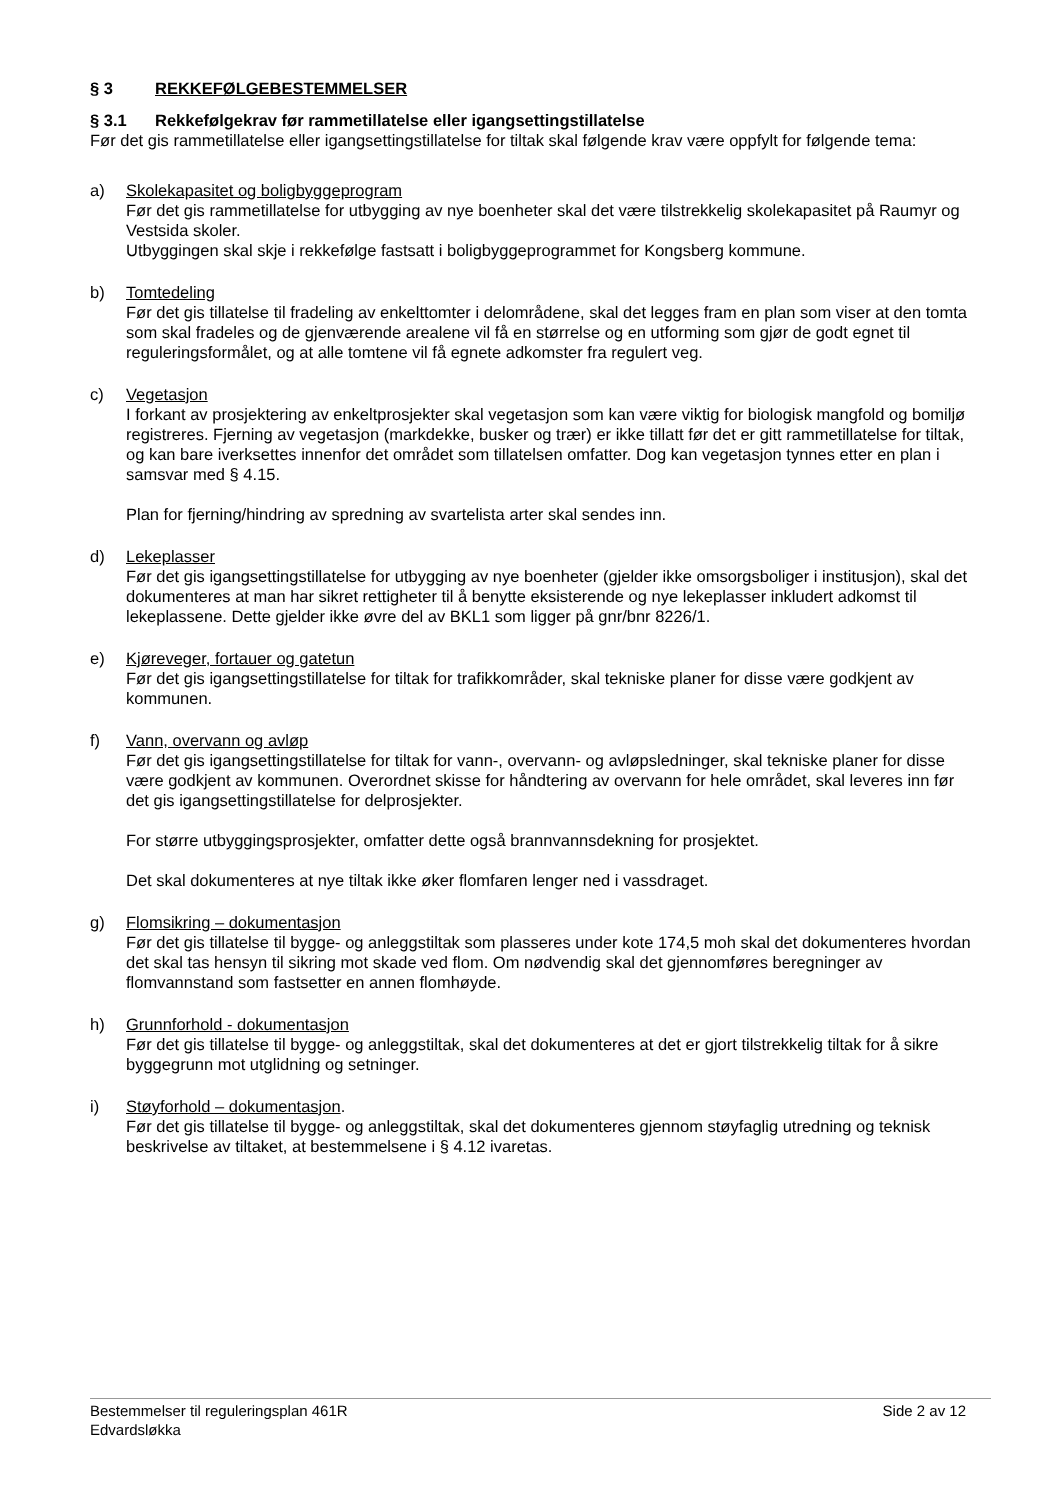§ 3 REKKEFØLGEBESTEMMELSER
§ 3.1 Rekkefølgekrav før rammetillatelse eller igangsettingstillatelse
Før det gis rammetillatelse eller igangsettingstillatelse for tiltak skal følgende krav være oppfylt for følgende tema:
a) Skolekapasitet og boligbyggeprogram
Før det gis rammetillatelse for utbygging av nye boenheter skal det være tilstrekkelig skolekapasitet på Raumyr og Vestsida skoler.
Utbyggingen skal skje i rekkefølge fastsatt i boligbyggeprogrammet for Kongsberg kommune.
b) Tomtedeling
Før det gis tillatelse til fradeling av enkelttomter i delområdene, skal det legges fram en plan som viser at den tomta som skal fradeles og de gjenværende arealene vil få en størrelse og en utforming som gjør de godt egnet til reguleringsformålet, og at alle tomtene vil få egnete adkomster fra regulert veg.
c) Vegetasjon
I forkant av prosjektering av enkeltprosjekter skal vegetasjon som kan være viktig for biologisk mangfold og bomiljø registreres. Fjerning av vegetasjon (markdekke, busker og trær) er ikke tillatt før det er gitt rammetillatelse for tiltak, og kan bare iverksettes innenfor det området som tillatelsen omfatter. Dog kan vegetasjon tynnes etter en plan i samsvar med § 4.15.
Plan for fjerning/hindring av spredning av svartelista arter skal sendes inn.
d) Lekeplasser
Før det gis igangsettingstillatelse for utbygging av nye boenheter (gjelder ikke omsorgsboliger i institusjon), skal det dokumenteres at man har sikret rettigheter til å benytte eksisterende og nye lekeplasser inkludert adkomst til lekeplassene. Dette gjelder ikke øvre del av BKL1 som ligger på gnr/bnr 8226/1.
e) Kjøreveger, fortauer og gatetun
Før det gis igangsettingstillatelse for tiltak for trafikkområder, skal tekniske planer for disse være godkjent av kommunen.
f) Vann, overvann og avløp
Før det gis igangsettingstillatelse for tiltak for vann-, overvann- og avløpsledninger, skal tekniske planer for disse være godkjent av kommunen. Overordnet skisse for håndtering av overvann for hele området, skal leveres inn før det gis igangsettingstillatelse for delprosjekter.
For større utbyggingsprosjekter, omfatter dette også brannvannsdekning for prosjektet.
Det skal dokumenteres at nye tiltak ikke øker flomfaren lenger ned i vassdraget.
g) Flomsikring – dokumentasjon
Før det gis tillatelse til bygge- og anleggstiltak som plasseres under kote 174,5 moh skal det dokumenteres hvordan det skal tas hensyn til sikring mot skade ved flom. Om nødvendig skal det gjennomføres beregninger av flomvannstand som fastsetter en annen flomhøyde.
h) Grunnforhold - dokumentasjon
Før det gis tillatelse til bygge- og anleggstiltak, skal det dokumenteres at det er gjort tilstrekkelig tiltak for å sikre byggegrunn mot utglidning og setninger.
i) Støyforhold – dokumentasjon.
Før det gis tillatelse til bygge- og anleggstiltak, skal det dokumenteres gjennom støyfaglig utredning og teknisk beskrivelse av tiltaket, at bestemmelsene i § 4.12 ivaretas.
Bestemmelser til reguleringsplan 461R
Edvardsløkka
Side 2 av 12